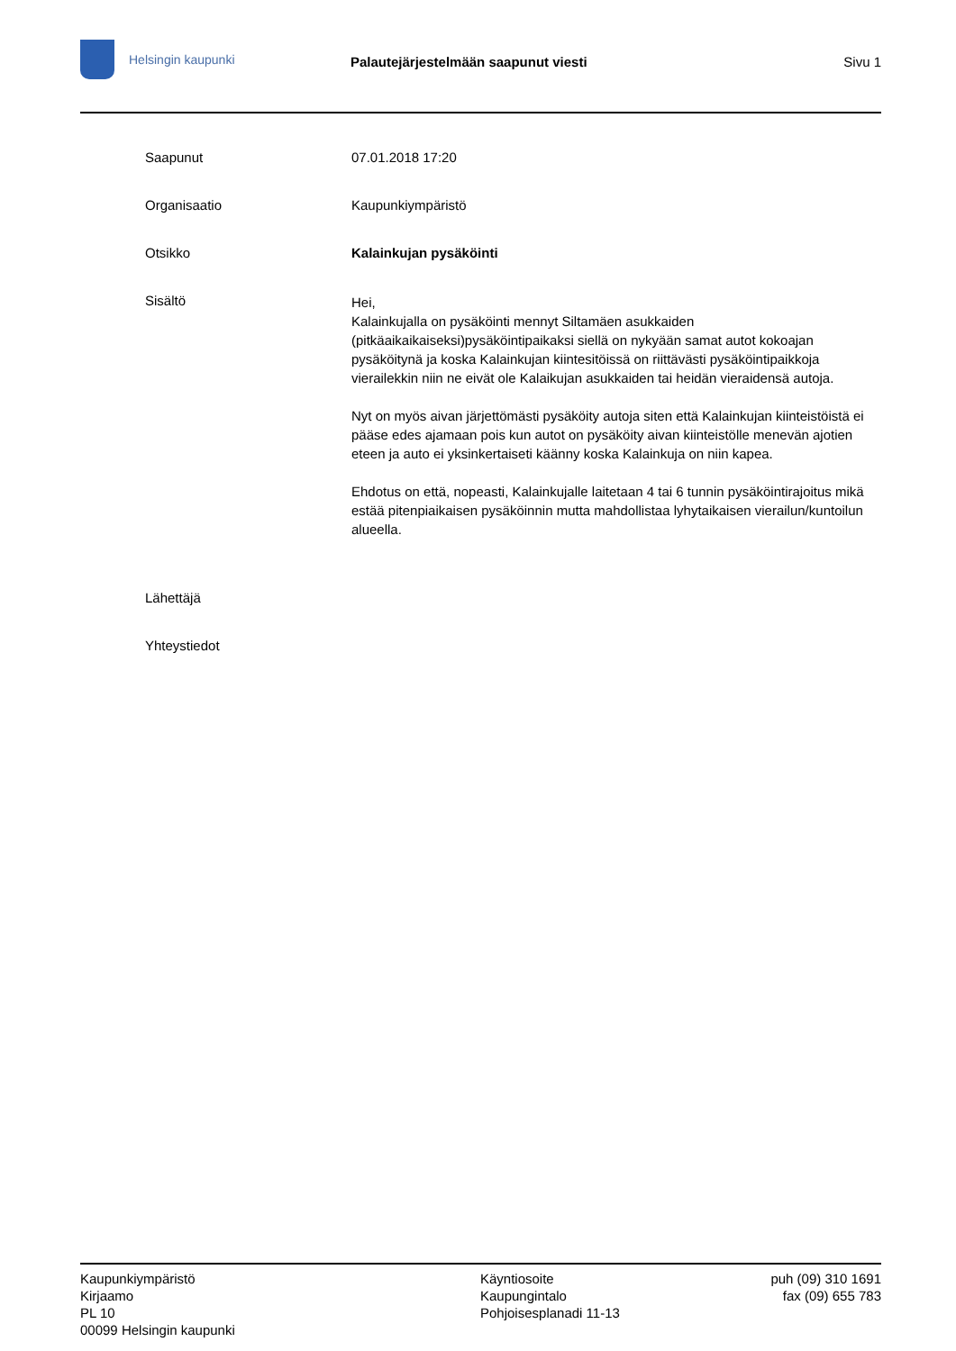Helsingin kaupunki
Palautejärjestelmään saapunut viesti Sivu 1
Saapunut 07.01.2018 17:20
Organisaatio Kaupunkiympäristö
Otsikko Kalainkujan pysäköinti
Sisältö
Hei,
Kalainkujalla on pysäköinti mennyt Siltamäen asukkaiden (pitkäaikaikaiseksi)pysäköintipaikaksi siellä on nykyään samat autot kokoajan pysäköitynä ja koska Kalainkujan kiintesitöissä on riittävästi pysäköintipaikkoja vierailekkin niin ne eivät ole Kalaikujan asukkaiden tai heidän vieraidensä autoja.
Nyt on myös aivan järjettömästi pysäköity autoja siten että Kalainkujan kiinteistöistä ei pääse edes ajamaan pois kun autot on pysäköity aivan kiinteistölle menevän ajotien eteen ja auto ei yksinkertaiseti käänny koska Kalainkuja on niin kapea.
Ehdotus on että, nopeasti, Kalainkujalle laitetaan 4 tai 6 tunnin pysäköintirajoitus mikä estää pitenpiaikaisen pysäköinnin mutta mahdollistaa lyhytaikaisen vierailun/kuntoilun alueella.
Lähettäjä
Yhteystiedot
Kaupunkiympäristö
Kirjaamo
PL 10
00099 Helsingin kaupunki
Käyntiosoite
Kaupungintalo
Pohjoisesplanadi 11-13
puh (09) 310 1691
fax (09) 655 783